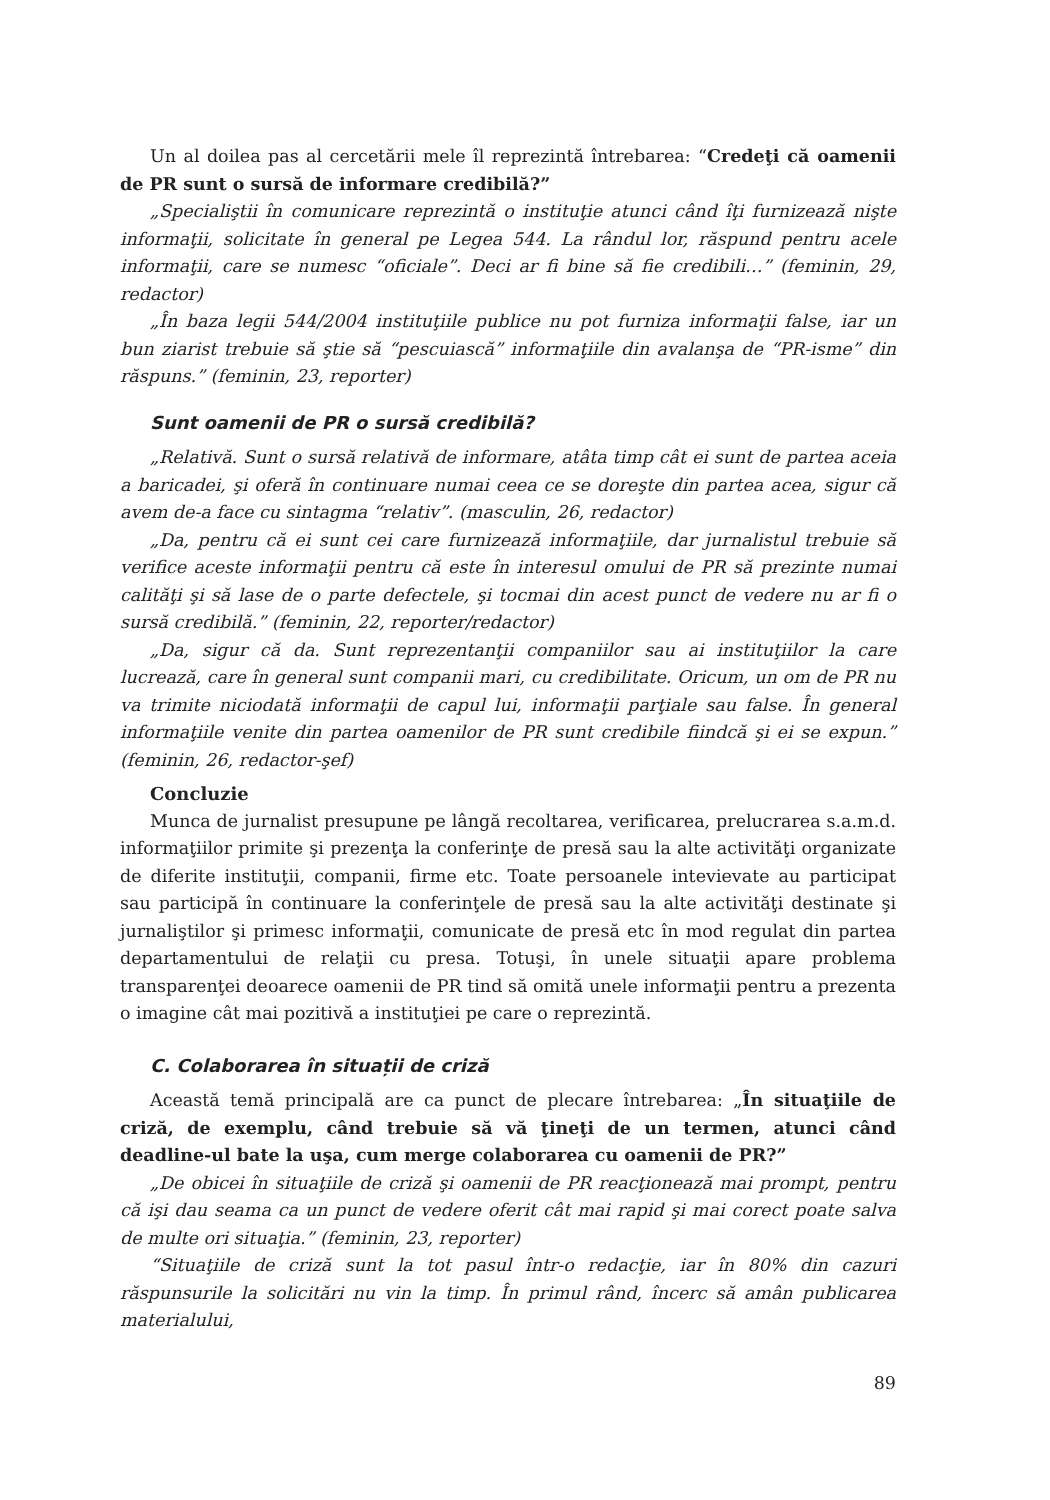Un al doilea pas al cercetării mele îl reprezintă întrebarea: “Credeţi că oamenii de PR sunt o sursă de informare credibilă?”
„Specialiştii în comunicare reprezintă o instituţie atunci când îţi furnizează nişte informaţii, solicitate în general pe Legea 544. La rândul lor, răspund pentru acele informaţii, care se numesc “oficiale”. Deci ar fi bine să fie credibili…” (feminin, 29, redactor)
„În baza legii 544/2004 instituţiile publice nu pot furniza informaţii false, iar un bun ziarist trebuie să ştie să “pescuiască” informaţiile din avalanşa de “PR-isme” din răspuns.” (feminin, 23, reporter)
Sunt oamenii de PR o sursă credibilă?
„Relativă. Sunt o sursă relativă de informare, atâta timp cât ei sunt de partea aceia a baricadei, şi oferă în continuare numai ceea ce se doreşte din partea acea, sigur că avem de-a face cu sintagma “relativ”. (masculin, 26, redactor)
„Da, pentru că ei sunt cei care furnizează informaţiile, dar jurnalistul trebuie să verifice aceste informaţii pentru că este în interesul omului de PR să prezinte numai calităţi şi să lase de o parte defectele, şi tocmai din acest punct de vedere nu ar fi o sursă credibilă.” (feminin, 22, reporter/redactor)
„Da, sigur că da. Sunt reprezentanţii companiilor sau ai instituţiilor la care lucrează, care în general sunt companii mari, cu credibilitate. Oricum, un om de PR nu va trimite niciodată informaţii de capul lui, informaţii parţiale sau false. În general informaţiile venite din partea oamenilor de PR sunt credibile fiindcă şi ei se expun.” (feminin, 26, redactor-şef)
Concluzie
Munca de jurnalist presupune pe lângă recoltarea, verificarea, prelucrarea s.a.m.d. informaţiilor primite şi prezenţa la conferinţe de presă sau la alte activităţi organizate de diferite instituţii, companii, firme etc. Toate persoanele intevievate au participat sau participă în continuare la conferinţele de presă sau la alte activităţi destinate şi jurnaliştilor şi primesc informaţii, comunicate de presă etc în mod regulat din partea departamentului de relaţii cu presa. Totuşi, în unele situaţii apare problema transparenţei deoarece oamenii de PR tind să omită unele informaţii pentru a prezenta o imagine cât mai pozitivă a instituţiei pe care o reprezintă.
C. Colaborarea în situații de criză
Această temă principală are ca punct de plecare întrebarea: „În situaţiile de criză, de exemplu, când trebuie să vă ţineţi de un termen, atunci când deadline-ul bate la uşa, cum merge colaborarea cu oamenii de PR?”
„De obicei în situaţiile de criză şi oamenii de PR reacţionează mai prompt, pentru că işi dau seama ca un punct de vedere oferit cât mai rapid şi mai corect poate salva de multe ori situaţia.” (feminin, 23, reporter)
“Situaţiile de criză sunt la tot pasul într-o redacţie, iar în 80% din cazuri răspunsurile la solicitări nu vin la timp. În primul rând, încerc să amân publicarea materialului,
89